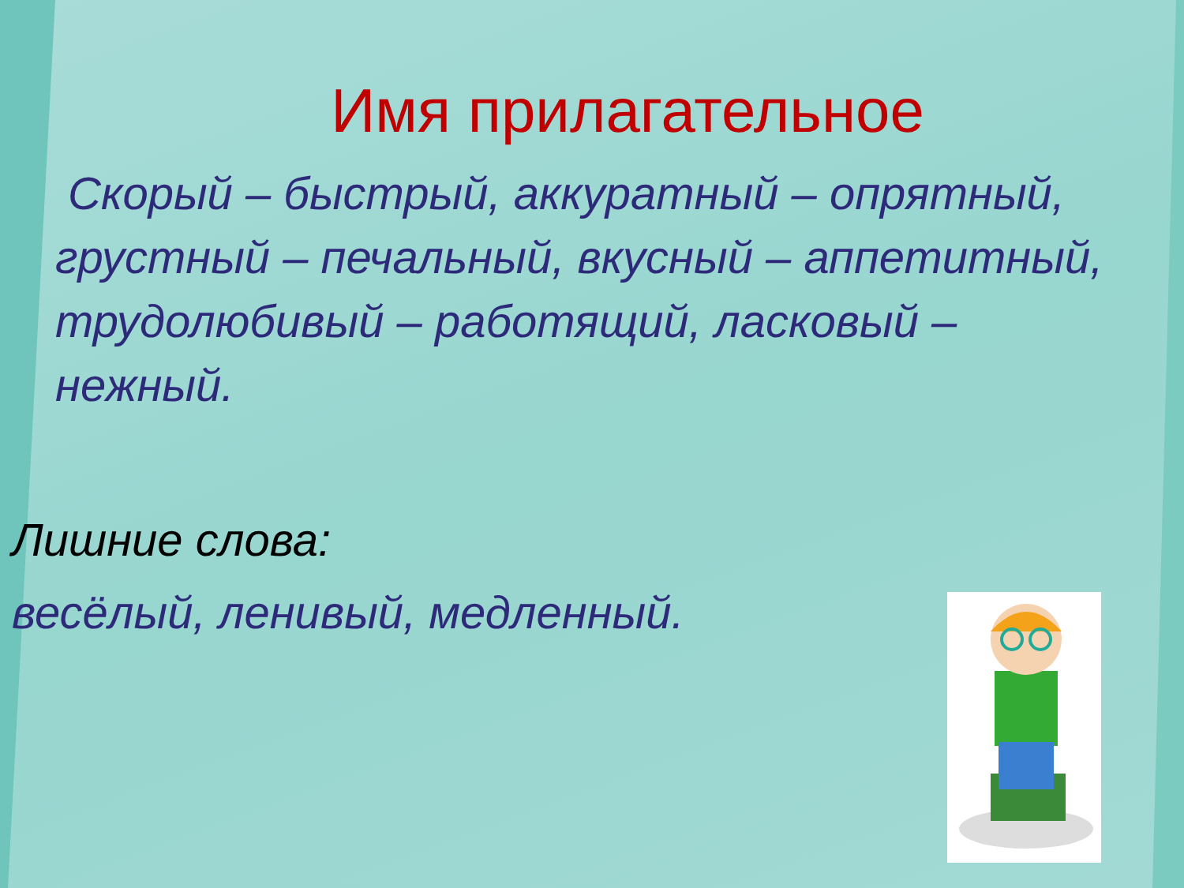Имя прилагательное
Скорый – быстрый, аккуратный – опрятный, грустный – печальный, вкусный – аппетитный, трудолюбивый – работящий, ласковый – нежный.
Лишние слова:
весёлый, ленивый, медленный.